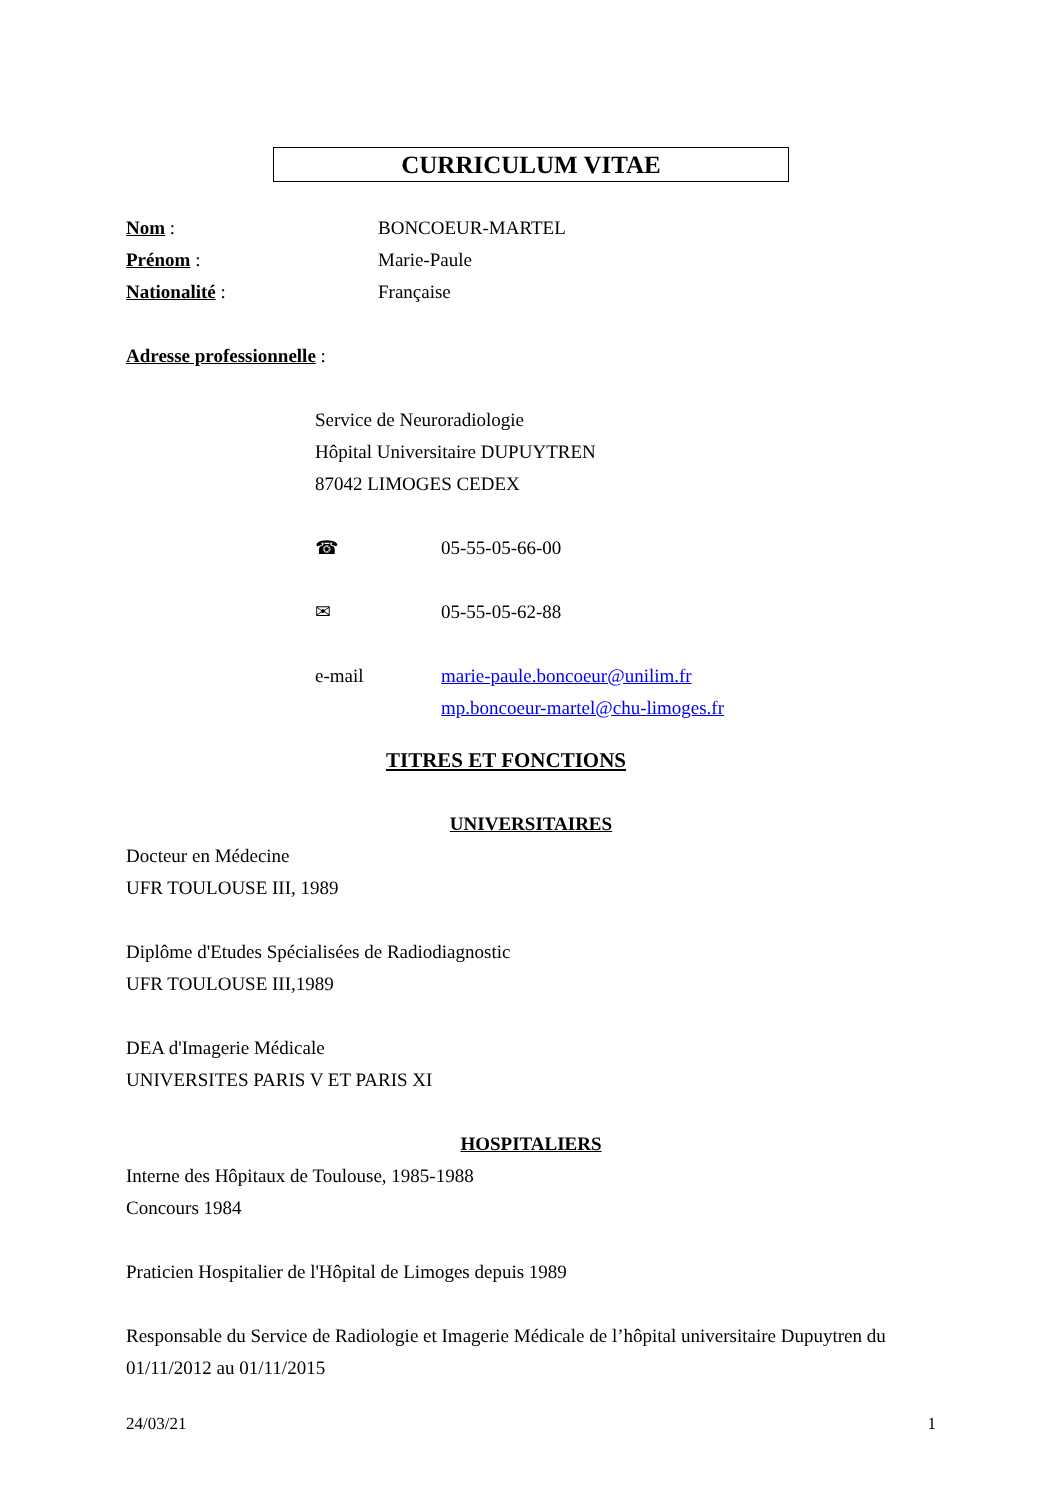CURRICULUM VITAE
Nom : BONCOEUR-MARTEL
Prénom : Marie-Paule
Nationalité : Française
Adresse professionnelle :
Service de Neuroradiologie
Hôpital Universitaire DUPUYTREN
87042 LIMOGES CEDEX
☎ 05-55-05-66-00
✉ 05-55-05-62-88
e-mail marie-paule.boncoeur@unilim.fr
mp.boncoeur-martel@chu-limoges.fr
TITRES ET FONCTIONS
UNIVERSITAIRES
Docteur en Médecine
UFR TOULOUSE III, 1989
Diplôme d'Etudes Spécialisées de Radiodiagnostic
UFR TOULOUSE III,1989
DEA d'Imagerie Médicale
UNIVERSITES PARIS V ET PARIS XI
HOSPITALIERS
Interne des Hôpitaux de Toulouse, 1985-1988
Concours 1984
Praticien Hospitalier de l'Hôpital de Limoges depuis 1989
Responsable du Service de Radiologie et Imagerie Médicale de l’hôpital universitaire Dupuytren du 01/11/2012 au 01/11/2015
24/03/21 1